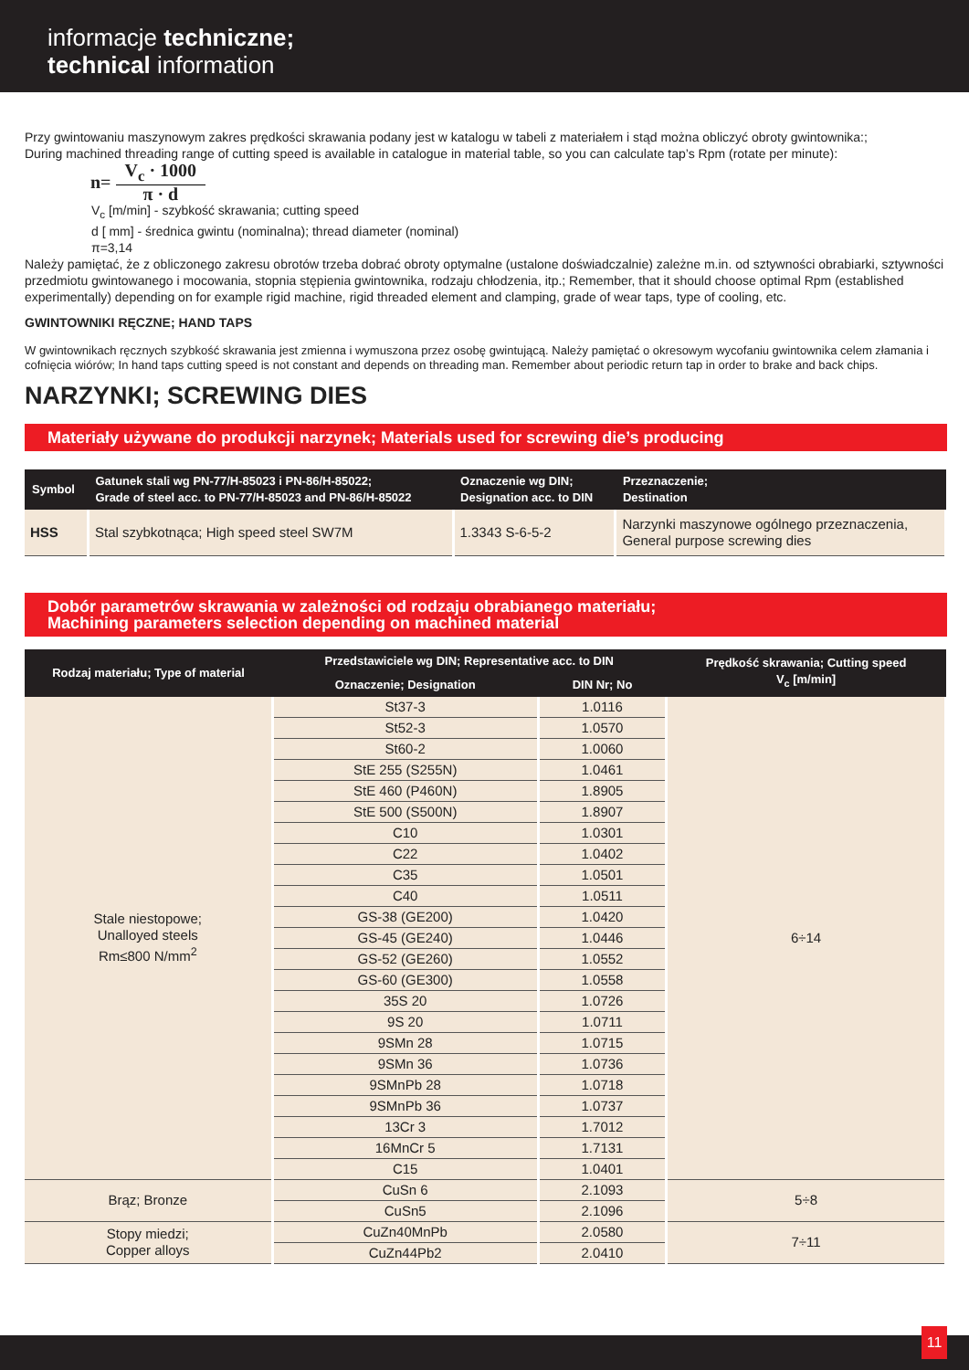informacje techniczne;
technical information
Przy gwintowaniu maszynowym zakres prędkości skrawania podany jest w katalogu w tabeli z materiałem i stąd można obliczyć obroty gwintownika:;
During machined threading range of cutting speed is available in catalogue in material table, so you can calculate tap’s Rpm (rotate per minute):
n= V<sub>c</sub> · 1000 π · d
V<sub>c</sub> [m/min] - szybkość skrawania; cutting speed
d [ mm] - średnica gwintu (nominalna); thread diameter (nominal)
π=3,14
Należy pamiętać, że z obliczonego zakresu obrotów trzeba dobrać obroty optymalne (ustalone doświadczalnie) zależne m.in. od sztywności obrabiarki, sztywności przedmiotu gwintowanego i mocowania, stopnia stępienia gwintownika, rodzaju chłodzenia, itp.; Remember, that it should choose optimal Rpm (established experimentally) depending on for example rigid machine, rigid threaded element and clamping, grade of wear taps, type of cooling, etc.
GWINTOWNIKI RĘCZNE; HAND TAPS
W gwintownikach ręcznych szybkość skrawania jest zmienna i wymuszona przez osobę gwintującą. Należy pamiętać o okresowym wycofaniu gwintownika celem złamania i cofnięcia wiórów; In hand taps cutting speed is not constant and depends on threading man. Remember about periodic return tap in order to brake and back chips.
NARZYNKI; SCREWING DIES
Materiały używane do produkcji narzynek; Materials used for screwing die’s producing
| Symbol | Gatunek stali wg PN-77/H-85023 i PN-86/H-85022; Grade of steel acc. to PN-77/H-85023 and PN-86/H-85022 | Oznaczenie wg DIN; Designation acc. to DIN | Przeznaczenie; Destination |
| --- | --- | --- | --- |
| HSS | Stal szybkotnąca; High speed steel SW7M | 1.3343 S-6-5-2 | Narzynki maszynowe ogólnego przeznaczenia, General purpose screwing dies |
Dobór parametrów skrawania w zależności od rodzaju obrabianego materiału;
Machining parameters selection depending on machined material
| Rodzaj materiału; Type of material | Przedstawiciele wg DIN; Representative acc. to DIN | | Prędkość skrawania; Cutting speed V<sub>c</sub> [m/min] |
| --- | --- | --- | --- |
| | Oznaczenie; Designation | DIN Nr; No | |
| Stale niestopowe; Unalloyed steels Rm≤800 N/mm<sup>2</sup> | St37-3 | 1.0116 | 6÷14 |
| | St52-3 | 1.0570 | |
| | St60-2 | 1.0060 | |
| | StE 255 (S255N) | 1.0461 | |
| | StE 460 (P460N) | 1.8905 | |
| | StE 500 (S500N) | 1.8907 | |
| | C10 | 1.0301 | |
| | C22 | 1.0402 | |
| | C35 | 1.0501 | |
| | C40 | 1.0511 | |
| | GS-38 (GE200) | 1.0420 | |
| | GS-45 (GE240) | 1.0446 | |
| | GS-52 (GE260) | 1.0552 | |
| | GS-60 (GE300) | 1.0558 | |
| | 35S 20 | 1.0726 | |
| | 9S 20 | 1.0711 | |
| | 9SMn 28 | 1.0715 | |
| | 9SMn 36 | 1.0736 | |
| | 9SMnPb 28 | 1.0718 | |
| | 9SMnPb 36 | 1.0737 | |
| | 13Cr 3 | 1.7012 | |
| | 16MnCr 5 | 1.7131 | |
| | C15 | 1.0401 | |
| Brąz; Bronze | CuSn 6 | 2.1093 | 5÷8 |
| | CuSn5 | 2.1096 | |
| Stopy miedzi; Copper alloys | CuZn40MnPb | 2.0580 | 7÷11 |
| | CuZn44Pb2 | 2.0410 | |
11